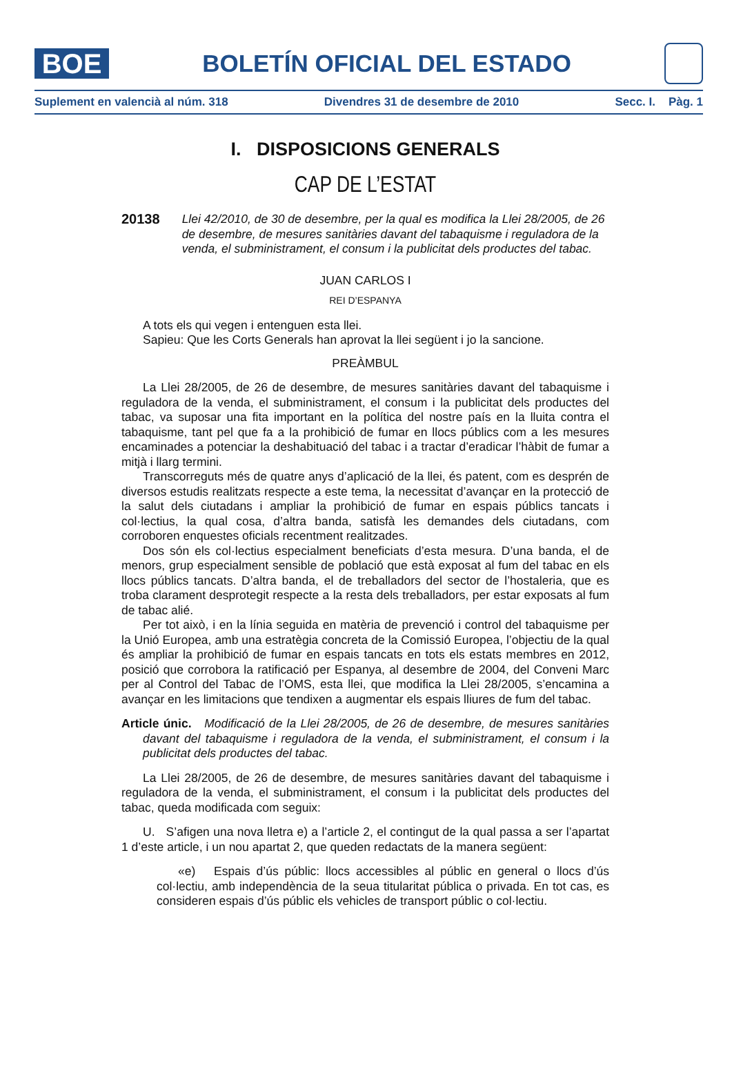BOE
BOLETÍN OFICIAL DEL ESTADO
Suplement en valencià al núm. 318 Divendres 31 de desembre de 2010 Secc. I. Pàg. 1
I. DISPOSICIONS GENERALS
CAP DE L’ESTAT
20138 Llei 42/2010, de 30 de desembre, per la qual es modifica la Llei 28/2005, de 26 de desembre, de mesures sanitàries davant del tabaquisme i reguladora de la venda, el subministrament, el consum i la publicitat dels productes del tabac.
JUAN CARLOS I
REI D’ESPANYA
A tots els qui vegen i entenguen esta llei.
Sapieu: Que les Corts Generals han aprovat la llei següent i jo la sancione.
PREÀMBUL
La Llei 28/2005, de 26 de desembre, de mesures sanitàries davant del tabaquisme i reguladora de la venda, el subministrament, el consum i la publicitat dels productes del tabac, va suposar una fita important en la política del nostre país en la lluita contra el tabaquisme, tant pel que fa a la prohibició de fumar en llocs públics com a les mesures encaminades a potenciar la deshabituació del tabac i a tractar d’eradicar l’hàbit de fumar a mitjà i llarg termini.
Transcorreguts més de quatre anys d’aplicació de la llei, és patent, com es desprén de diversos estudis realitzats respecte a este tema, la necessitat d’avançar en la protecció de la salut dels ciutadans i ampliar la prohibició de fumar en espais públics tancats i col·lectius, la qual cosa, d’altra banda, satisfà les demandes dels ciutadans, com corroboren enquestes oficials recentment realitzades.
Dos són els col·lectius especialment beneficiats d’esta mesura. D’una banda, el de menors, grup especialment sensible de població que està exposat al fum del tabac en els llocs públics tancats. D’altra banda, el de treballadors del sector de l’hostaleria, que es troba clarament desprotegit respecte a la resta dels treballadors, per estar exposats al fum de tabac alié.
Per tot això, i en la línia seguida en matèria de prevenció i control del tabaquisme per la Unió Europea, amb una estratègia concreta de la Comissió Europea, l’objectiu de la qual és ampliar la prohibició de fumar en espais tancats en tots els estats membres en 2012, posició que corrobora la ratificació per Espanya, al desembre de 2004, del Conveni Marc per al Control del Tabac de l’OMS, esta llei, que modifica la Llei 28/2005, s’encamina a avançar en les limitacions que tendixen a augmentar els espais lliures de fum del tabac.
Article únic. Modificació de la Llei 28/2005, de 26 de desembre, de mesures sanitàries davant del tabaquisme i reguladora de la venda, el subministrament, el consum i la publicitat dels productes del tabac.
La Llei 28/2005, de 26 de desembre, de mesures sanitàries davant del tabaquisme i reguladora de la venda, el subministrament, el consum i la publicitat dels productes del tabac, queda modificada com seguix:
U. S’afigen una nova lletra e) a l’article 2, el contingut de la qual passa a ser l’apartat 1 d’este article, i un nou apartat 2, que queden redactats de la manera següent:
«e) Espais d’ús públic: llocs accessibles al públic en general o llocs d’ús col·lectiu, amb independència de la seua titularitat pública o privada. En tot cas, es consideren espais d’ús públic els vehicles de transport públic o col·lectiu.